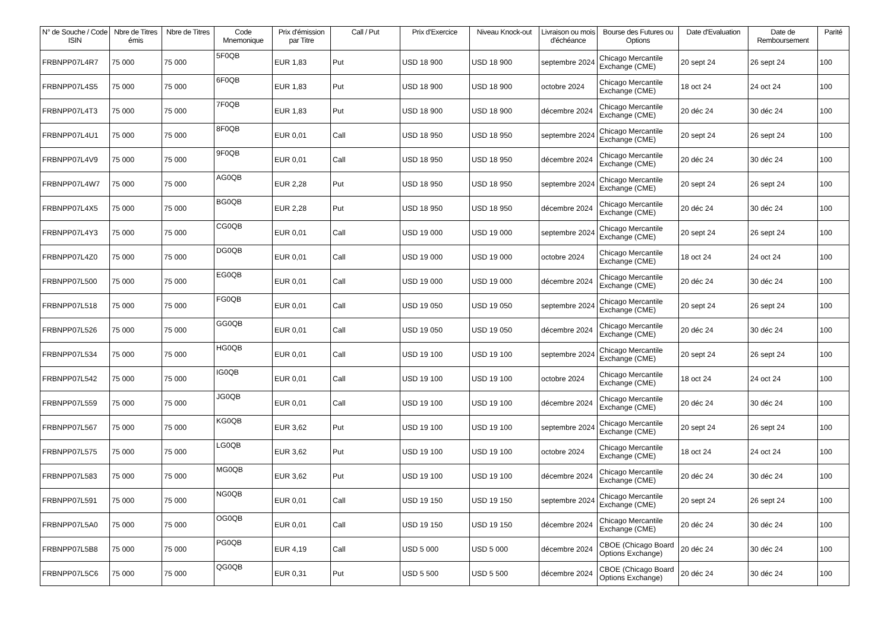| N° de Souche / Code ISIN | Nbre de Titres émis | Nbre de Titres | Code Mnemonique | Prix d'émission par Titre | Call / Put | Prix d'Exercice | Niveau Knock-out | Livraison ou mois d'échéance | Bourse des Futures ou Options | Date d'Evaluation | Date de Remboursement | Parité |
| --- | --- | --- | --- | --- | --- | --- | --- | --- | --- | --- | --- | --- |
| FRBNPP07L4R7 | 75 000 | 75 000 | 5F0QB | EUR 1,83 | Put | USD 18 900 | USD 18 900 | septembre 2024 | Chicago Mercantile Exchange (CME) | 20 sept 24 | 26 sept 24 | 100 |
| FRBNPP07L4S5 | 75 000 | 75 000 | 6F0QB | EUR 1,83 | Put | USD 18 900 | USD 18 900 | octobre 2024 | Chicago Mercantile Exchange (CME) | 18 oct 24 | 24 oct 24 | 100 |
| FRBNPP07L4T3 | 75 000 | 75 000 | 7F0QB | EUR 1,83 | Put | USD 18 900 | USD 18 900 | décembre 2024 | Chicago Mercantile Exchange (CME) | 20 déc 24 | 30 déc 24 | 100 |
| FRBNPP07L4U1 | 75 000 | 75 000 | 8F0QB | EUR 0,01 | Call | USD 18 950 | USD 18 950 | septembre 2024 | Chicago Mercantile Exchange (CME) | 20 sept 24 | 26 sept 24 | 100 |
| FRBNPP07L4V9 | 75 000 | 75 000 | 9F0QB | EUR 0,01 | Call | USD 18 950 | USD 18 950 | décembre 2024 | Chicago Mercantile Exchange (CME) | 20 déc 24 | 30 déc 24 | 100 |
| FRBNPP07L4W7 | 75 000 | 75 000 | AG0QB | EUR 2,28 | Put | USD 18 950 | USD 18 950 | septembre 2024 | Chicago Mercantile Exchange (CME) | 20 sept 24 | 26 sept 24 | 100 |
| FRBNPP07L4X5 | 75 000 | 75 000 | BG0QB | EUR 2,28 | Put | USD 18 950 | USD 18 950 | décembre 2024 | Chicago Mercantile Exchange (CME) | 20 déc 24 | 30 déc 24 | 100 |
| FRBNPP07L4Y3 | 75 000 | 75 000 | CG0QB | EUR 0,01 | Call | USD 19 000 | USD 19 000 | septembre 2024 | Chicago Mercantile Exchange (CME) | 20 sept 24 | 26 sept 24 | 100 |
| FRBNPP07L4Z0 | 75 000 | 75 000 | DG0QB | EUR 0,01 | Call | USD 19 000 | USD 19 000 | octobre 2024 | Chicago Mercantile Exchange (CME) | 18 oct 24 | 24 oct 24 | 100 |
| FRBNPP07L500 | 75 000 | 75 000 | EG0QB | EUR 0,01 | Call | USD 19 000 | USD 19 000 | décembre 2024 | Chicago Mercantile Exchange (CME) | 20 déc 24 | 30 déc 24 | 100 |
| FRBNPP07L518 | 75 000 | 75 000 | FG0QB | EUR 0,01 | Call | USD 19 050 | USD 19 050 | septembre 2024 | Chicago Mercantile Exchange (CME) | 20 sept 24 | 26 sept 24 | 100 |
| FRBNPP07L526 | 75 000 | 75 000 | GG0QB | EUR 0,01 | Call | USD 19 050 | USD 19 050 | décembre 2024 | Chicago Mercantile Exchange (CME) | 20 déc 24 | 30 déc 24 | 100 |
| FRBNPP07L534 | 75 000 | 75 000 | HG0QB | EUR 0,01 | Call | USD 19 100 | USD 19 100 | septembre 2024 | Chicago Mercantile Exchange (CME) | 20 sept 24 | 26 sept 24 | 100 |
| FRBNPP07L542 | 75 000 | 75 000 | IG0QB | EUR 0,01 | Call | USD 19 100 | USD 19 100 | octobre 2024 | Chicago Mercantile Exchange (CME) | 18 oct 24 | 24 oct 24 | 100 |
| FRBNPP07L559 | 75 000 | 75 000 | JG0QB | EUR 0,01 | Call | USD 19 100 | USD 19 100 | décembre 2024 | Chicago Mercantile Exchange (CME) | 20 déc 24 | 30 déc 24 | 100 |
| FRBNPP07L567 | 75 000 | 75 000 | KG0QB | EUR 3,62 | Put | USD 19 100 | USD 19 100 | septembre 2024 | Chicago Mercantile Exchange (CME) | 20 sept 24 | 26 sept 24 | 100 |
| FRBNPP07L575 | 75 000 | 75 000 | LG0QB | EUR 3,62 | Put | USD 19 100 | USD 19 100 | octobre 2024 | Chicago Mercantile Exchange (CME) | 18 oct 24 | 24 oct 24 | 100 |
| FRBNPP07L583 | 75 000 | 75 000 | MG0QB | EUR 3,62 | Put | USD 19 100 | USD 19 100 | décembre 2024 | Chicago Mercantile Exchange (CME) | 20 déc 24 | 30 déc 24 | 100 |
| FRBNPP07L591 | 75 000 | 75 000 | NG0QB | EUR 0,01 | Call | USD 19 150 | USD 19 150 | septembre 2024 | Chicago Mercantile Exchange (CME) | 20 sept 24 | 26 sept 24 | 100 |
| FRBNPP07L5A0 | 75 000 | 75 000 | OG0QB | EUR 0,01 | Call | USD 19 150 | USD 19 150 | décembre 2024 | Chicago Mercantile Exchange (CME) | 20 déc 24 | 30 déc 24 | 100 |
| FRBNPP07L5B8 | 75 000 | 75 000 | PG0QB | EUR 4,19 | Call | USD 5 000 | USD 5 000 | décembre 2024 | CBOE (Chicago Board Options Exchange) | 20 déc 24 | 30 déc 24 | 100 |
| FRBNPP07L5C6 | 75 000 | 75 000 | QG0QB | EUR 0,31 | Put | USD 5 500 | USD 5 500 | décembre 2024 | CBOE (Chicago Board Options Exchange) | 20 déc 24 | 30 déc 24 | 100 |